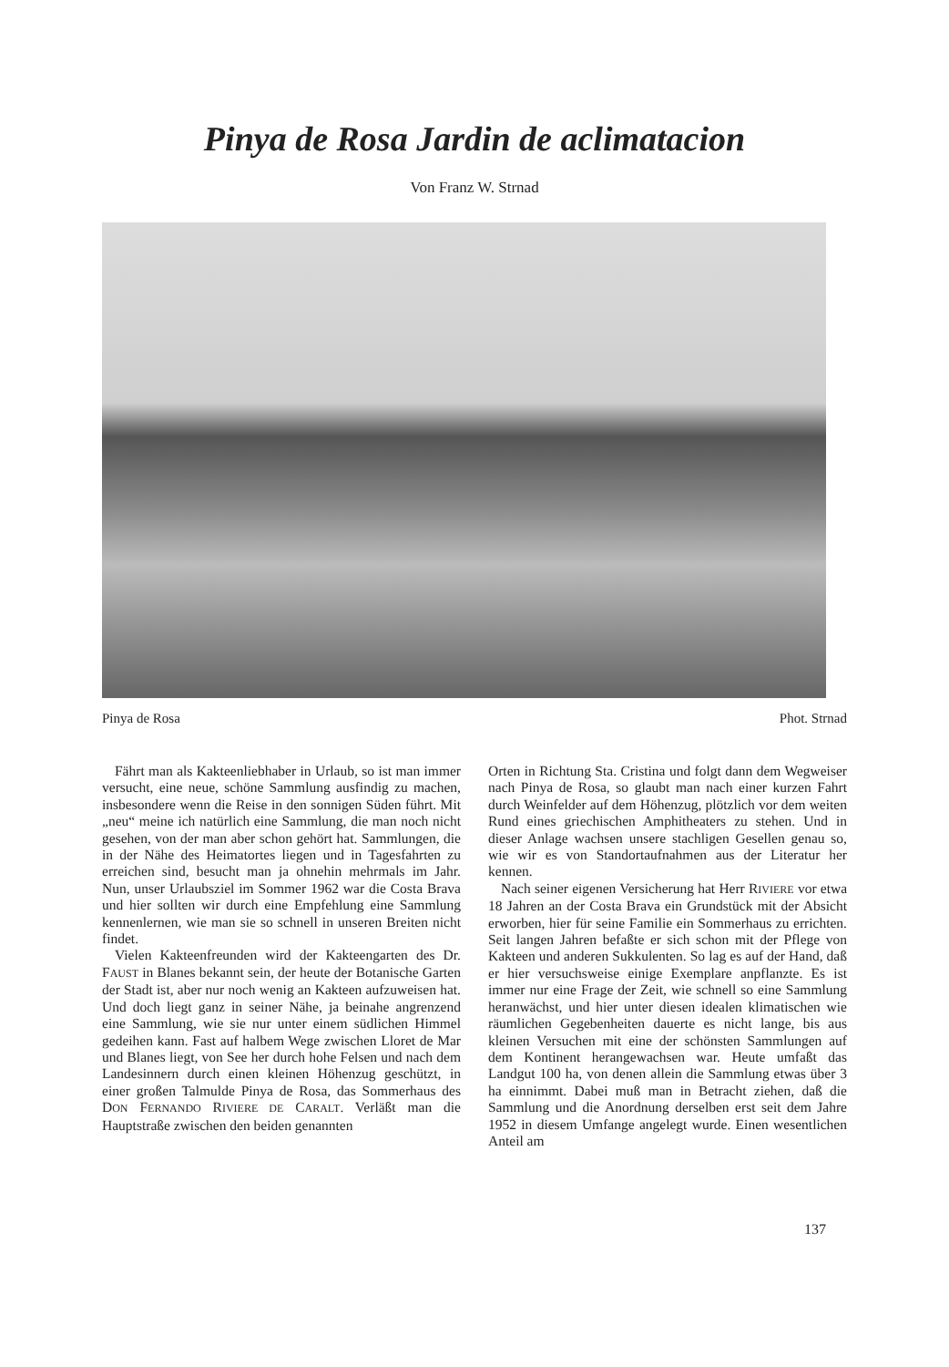Pinya de Rosa Jardin de aclimatacion
Von Franz W. Strnad
Pinya de Rosa Phot. Strnad
Fährt man als Kakteenliebhaber in Urlaub, so ist man immer versucht, eine neue, schöne Sammlung ausfindig zu machen, insbesondere wenn die Reise in den sonnigen Süden führt. Mit „neu“ meine ich natürlich eine Sammlung, die man noch nicht gesehen, von der man aber schon gehört hat. Sammlungen, die in der Nähe des Heimatortes liegen und in Tagesfahrten zu erreichen sind, besucht man ja ohnehin mehrmals im Jahr. Nun, unser Urlaubsziel im Sommer 1962 war die Costa Brava und hier sollten wir durch eine Empfehlung eine Sammlung kennenlernen, wie man sie so schnell in unseren Breiten nicht findet.
Vielen Kakteenfreunden wird der Kakteengarten des Dr. FAUST in Blanes bekannt sein, der heute der Botanische Garten der Stadt ist, aber nur noch wenig an Kakteen aufzuweisen hat. Und doch liegt ganz in seiner Nähe, ja beinahe angrenzend eine Sammlung, wie sie nur unter einem südlichen Himmel gedeihen kann. Fast auf halbem Wege zwischen Lloret de Mar und Blanes liegt, von See her durch hohe Felsen und nach dem Landesinnern durch einen kleinen Höhenzug geschützt, in einer großen Talmulde Pinya de Rosa, das Sommerhaus des DON FERNANDO RIVIERE DE CARALT. Verläßt man die Hauptstraße zwischen den beiden genannten
Orten in Richtung Sta. Cristina und folgt dann dem Wegweiser nach Pinya de Rosa, so glaubt man nach einer kurzen Fahrt durch Weinfelder auf dem Höhenzug, plötzlich vor dem weiten Rund eines griechischen Amphitheaters zu stehen. Und in dieser Anlage wachsen unsere stachligen Gesellen genau so, wie wir es von Standortaufnahmen aus der Literatur her kennen.
Nach seiner eigenen Versicherung hat Herr RIVIERE vor etwa 18 Jahren an der Costa Brava ein Grundstück mit der Absicht erworben, hier für seine Familie ein Sommerhaus zu errichten. Seit langen Jahren befaßte er sich schon mit der Pflege von Kakteen und anderen Sukkulenten. So lag es auf der Hand, daß er hier versuchsweise einige Exemplare anpflanzte. Es ist immer nur eine Frage der Zeit, wie schnell so eine Sammlung heranwächst, und hier unter diesen idealen klimatischen wie räumlichen Gegebenheiten dauerte es nicht lange, bis aus kleinen Versuchen mit eine der schönsten Sammlungen auf dem Kontinent herangewachsen war. Heute umfaßt das Landgut 100 ha, von denen allein die Sammlung etwas über 3 ha einnimmt. Dabei muß man in Betracht ziehen, daß die Sammlung und die Anordnung derselben erst seit dem Jahre 1952 in diesem Umfange angelegt wurde. Einen wesentlichen Anteil am
137